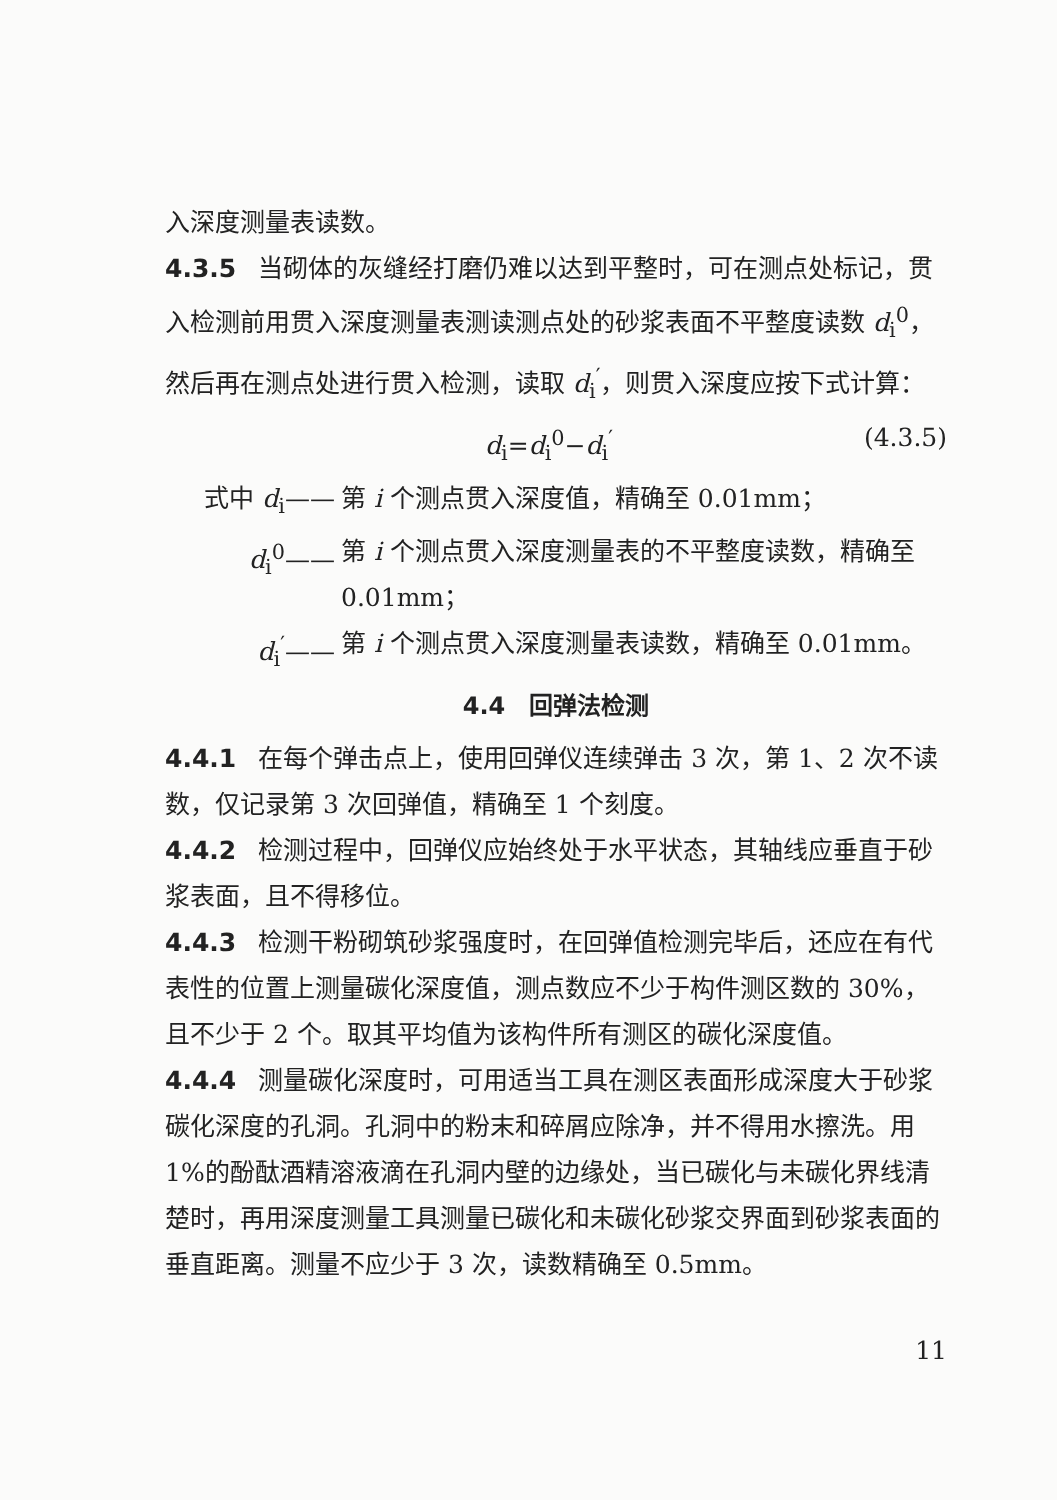入深度测量表读数。
4.3.5 当砌体的灰缝经打磨仍难以达到平整时，可在测点处标记，贯入检测前用贯入深度测量表测读测点处的砂浆表面不平整度读数 d<sub>i</sub><sup>0</sup>，然后再在测点处进行贯入检测，读取 d<sub>i</sub><sup>′</sup>，则贯入深度应按下式计算：
d<sub>i</sub>=d<sub>i</sub><sup>0</sup>−d<sub>i</sub><sup>′</sup> (4.3.5)
式中 d<sub>i</sub>—— 第 i 个测点贯入深度值，精确至 0.01mm；
d<sub>i</sub><sup>0</sup>—— 第 i 个测点贯入深度测量表的不平整度读数，精确至 0.01mm；
d<sub>i</sub><sup>′</sup>—— 第 i 个测点贯入深度测量表读数，精确至 0.01mm。
4.4　回弹法检测
4.4.1 在每个弹击点上，使用回弹仪连续弹击 3 次，第 1、2 次不读数，仅记录第 3 次回弹值，精确至 1 个刻度。
4.4.2 检测过程中，回弹仪应始终处于水平状态，其轴线应垂直于砂浆表面，且不得移位。
4.4.3 检测干粉砌筑砂浆强度时，在回弹值检测完毕后，还应在有代表性的位置上测量碳化深度值，测点数应不少于构件测区数的 30%，且不少于 2 个。取其平均值为该构件所有测区的碳化深度值。
4.4.4 测量碳化深度时，可用适当工具在测区表面形成深度大于砂浆碳化深度的孔洞。孔洞中的粉末和碎屑应除净，并不得用水擦洗。用 1%的酚酞酒精溶液滴在孔洞内壁的边缘处，当已碳化与未碳化界线清楚时，再用深度测量工具测量已碳化和未碳化砂浆交界面到砂浆表面的垂直距离。测量不应少于 3 次，读数精确至 0.5mm。
11